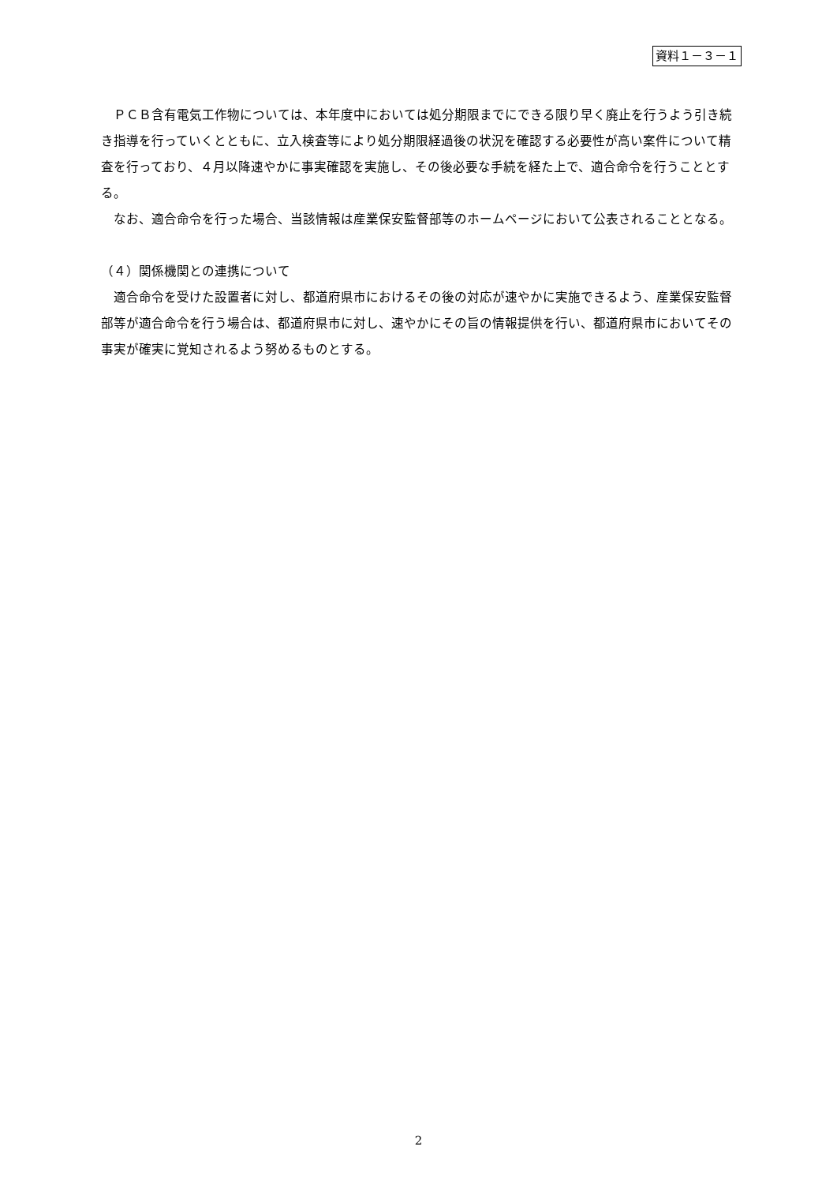資料１－３－１
　ＰＣＢ含有電気工作物については、本年度中においては処分期限までにできる限り早く廃止を行うよう引き続き指導を行っていくとともに、立入検査等により処分期限経過後の状況を確認する必要性が高い案件について精査を行っており、４月以降速やかに事実確認を実施し、その後必要な手続を経た上で、適合命令を行うこととする。
　なお、適合命令を行った場合、当該情報は産業保安監督部等のホームページにおいて公表されることとなる。
（４）関係機関との連携について
　適合命令を受けた設置者に対し、都道府県市におけるその後の対応が速やかに実施できるよう、産業保安監督部等が適合命令を行う場合は、都道府県市に対し、速やかにその旨の情報提供を行い、都道府県市においてその事実が確実に覚知されるよう努めるものとする。
2